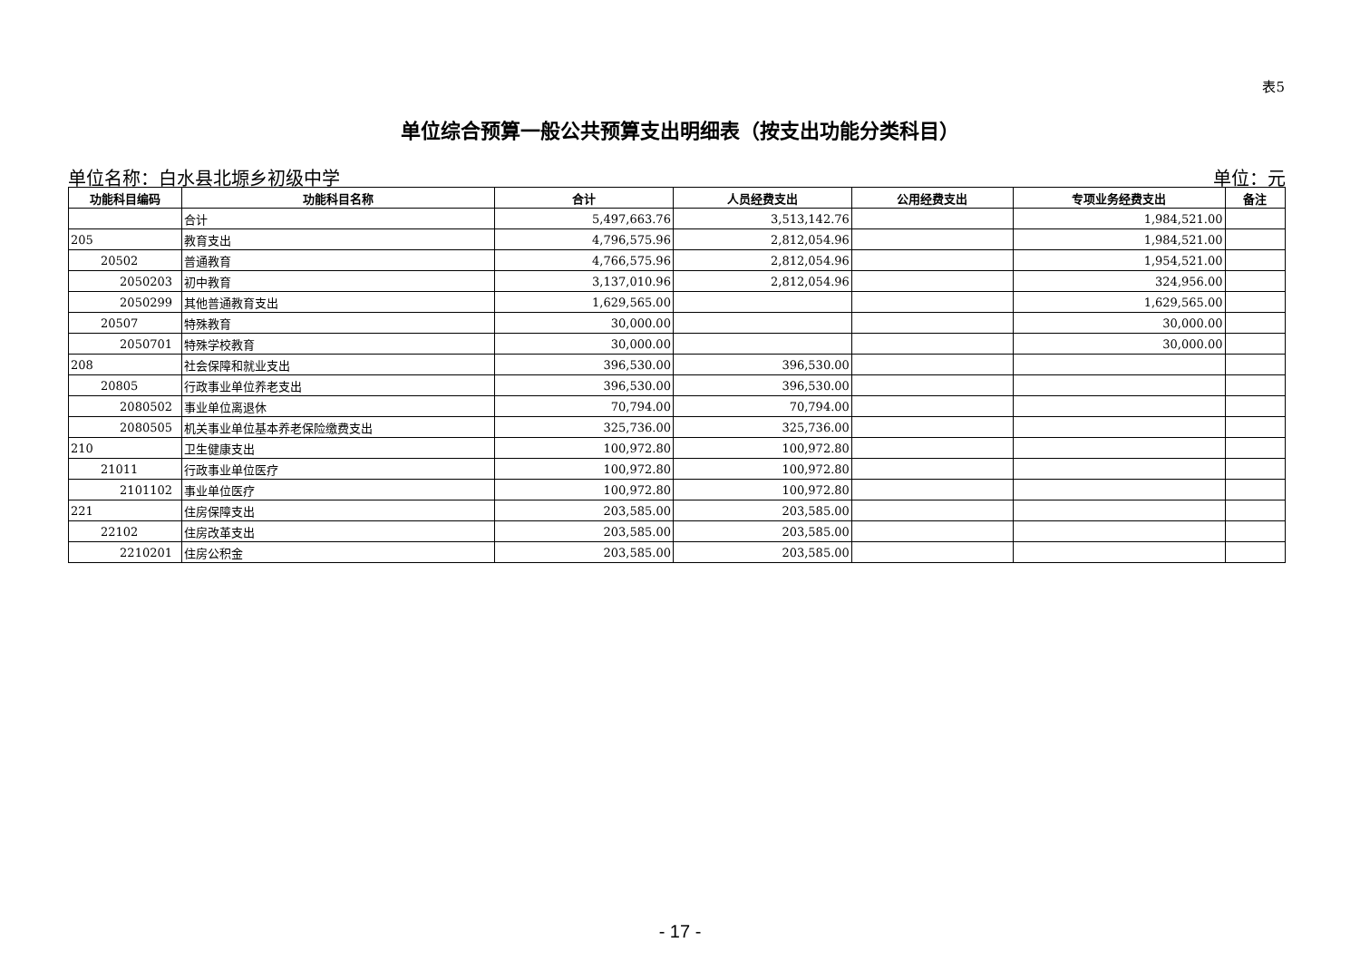表5
单位综合预算一般公共预算支出明细表（按支出功能分类科目）
单位名称：白水县北塬乡初级中学 单位：元
| 功能科目编码 | 功能科目名称 | 合计 | 人员经费支出 | 公用经费支出 | 专项业务经费支出 | 备注 |
| --- | --- | --- | --- | --- | --- | --- |
| | 合计 | 5,497,663.76 | 3,513,142.76 | | 1,984,521.00 | |
| 205 | 教育支出 | 4,796,575.96 | 2,812,054.96 | | 1,984,521.00 | |
| 20502 | 普通教育 | 4,766,575.96 | 2,812,054.96 | | 1,954,521.00 | |
| 2050203 | 初中教育 | 3,137,010.96 | 2,812,054.96 | | 324,956.00 | |
| 2050299 | 其他普通教育支出 | 1,629,565.00 | | | 1,629,565.00 | |
| 20507 | 特殊教育 | 30,000.00 | | | 30,000.00 | |
| 2050701 | 特殊学校教育 | 30,000.00 | | | 30,000.00 | |
| 208 | 社会保障和就业支出 | 396,530.00 | 396,530.00 | | | |
| 20805 | 行政事业单位养老支出 | 396,530.00 | 396,530.00 | | | |
| 2080502 | 事业单位离退休 | 70,794.00 | 70,794.00 | | | |
| 2080505 | 机关事业单位基本养老保险缴费支出 | 325,736.00 | 325,736.00 | | | |
| 210 | 卫生健康支出 | 100,972.80 | 100,972.80 | | | |
| 21011 | 行政事业单位医疗 | 100,972.80 | 100,972.80 | | | |
| 2101102 | 事业单位医疗 | 100,972.80 | 100,972.80 | | | |
| 221 | 住房保障支出 | 203,585.00 | 203,585.00 | | | |
| 22102 | 住房改革支出 | 203,585.00 | 203,585.00 | | | |
| 2210201 | 住房公积金 | 203,585.00 | 203,585.00 | | | |
- 17 -